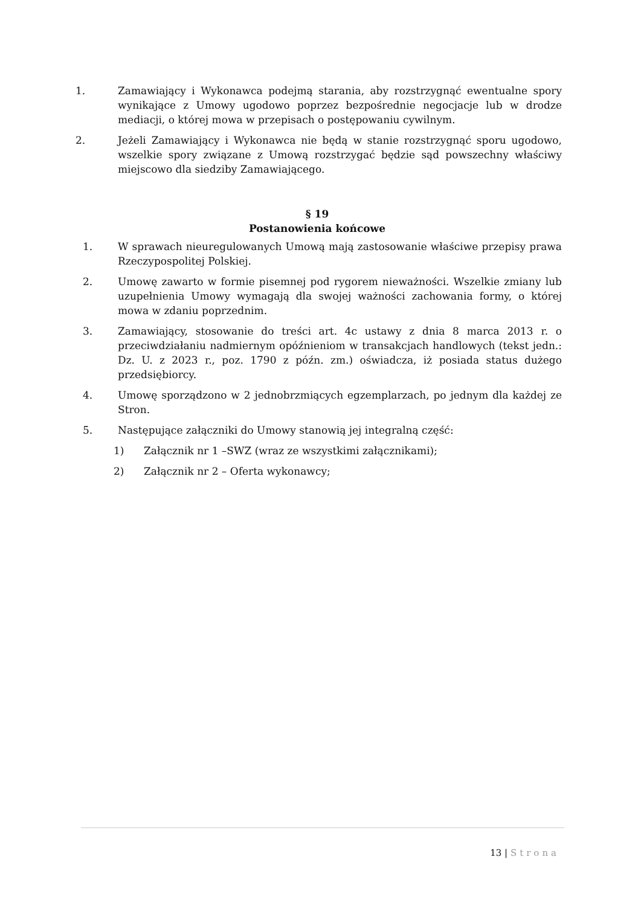1. Zamawiający i Wykonawca podejmą starania, aby rozstrzygnąć ewentualne spory wynikające z Umowy ugodowo poprzez bezpośrednie negocjacje lub w drodze mediacji, o której mowa w przepisach o postępowaniu cywilnym.
2. Jeżeli Zamawiający i Wykonawca nie będą w stanie rozstrzygnąć sporu ugodowo, wszelkie spory związane z Umową rozstrzygać będzie sąd powszechny właściwy miejscowo dla siedziby Zamawiającego.
§ 19
Postanowienia końcowe
1. W sprawach nieuregulowanych Umową mają zastosowanie właściwe przepisy prawa Rzeczypospolitej Polskiej.
2. Umowę zawarto w formie pisemnej pod rygorem nieważności. Wszelkie zmiany lub uzupełnienia Umowy wymagają dla swojej ważności zachowania formy, o której mowa w zdaniu poprzednim.
3. Zamawiający, stosowanie do treści art. 4c ustawy z dnia 8 marca 2013 r. o przeciwdziałaniu nadmiernym opóźnieniom w transakcjach handlowych (tekst jedn.: Dz. U. z 2023 r., poz. 1790 z późn. zm.) oświadcza, iż posiada status dużego przedsiębiorcy.
4. Umowę sporządzono w 2 jednobrzmiących egzemplarzach, po jednym dla każdej ze Stron.
5. Następujące załączniki do Umowy stanowią jej integralną część:
1) Załącznik nr 1 –SWZ (wraz ze wszystkimi załącznikami);
2) Załącznik nr 2 – Oferta wykonawcy;
13 | Strona